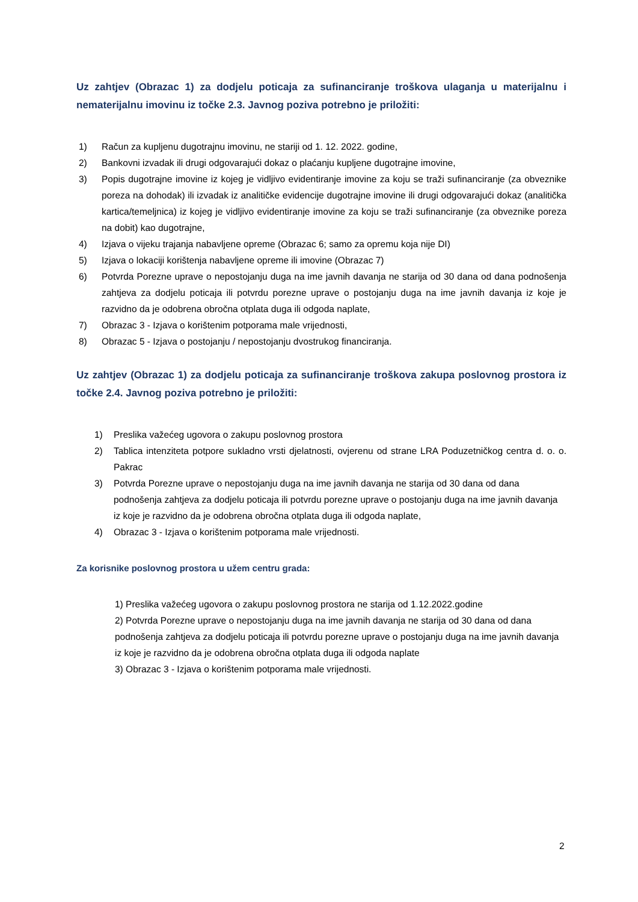Uz zahtjev (Obrazac 1) za dodjelu poticaja za sufinanciranje troškova ulaganja u materijalnu i nematerijalnu imovinu iz točke 2.3. Javnog poziva potrebno je priložiti:
1) Račun za kupljenu dugotrajnu imovinu, ne stariji od 1. 12. 2022. godine,
2) Bankovni izvadak ili drugi odgovarajući dokaz o plaćanju kupljene dugotrajne imovine,
3) Popis dugotrajne imovine iz kojeg je vidljivo evidentiranje imovine za koju se traži sufinanciranje (za obveznike poreza na dohodak) ili izvadak iz analitičke evidencije dugotrajne imovine ili drugi odgovarajući dokaz (analitička kartica/temeljnica) iz kojeg je vidljivo evidentiranje imovine za koju se traži sufinanciranje (za obveznike poreza na dobit) kao dugotrajne,
4) Izjava o vijeku trajanja nabavljene opreme (Obrazac 6; samo za opremu koja nije DI)
5) Izjava o lokaciji korištenja nabavljene opreme ili imovine (Obrazac 7)
6) Potvrda Porezne uprave o nepostojanju duga na ime javnih davanja ne starija od 30 dana od dana podnošenja zahtjeva za dodjelu poticaja ili potvrdu porezne uprave o postojanju duga na ime javnih davanja iz koje je razvidno da je odobrena obročna otplata duga ili odgoda naplate,
7) Obrazac 3 - Izjava o korištenim potporama male vrijednosti,
8) Obrazac 5 - Izjava o postojanju / nepostojanju dvostrukog financiranja.
Uz zahtjev (Obrazac 1) za dodjelu poticaja za sufinanciranje troškova zakupa poslovnog prostora iz točke 2.4. Javnog poziva potrebno je priložiti:
1) Preslika važećeg ugovora o zakupu poslovnog prostora
2) Tablica intenziteta potpore sukladno vrsti djelatnosti, ovjerenu od strane LRA Poduzetničkog centra d. o. o. Pakrac
3) Potvrda Porezne uprave o nepostojanju duga na ime javnih davanja ne starija od 30 dana od dana podnošenja zahtjeva za dodjelu poticaja ili potvrdu porezne uprave o postojanju duga na ime javnih davanja iz koje je razvidno da je odobrena obročna otplata duga ili odgoda naplate,
4) Obrazac 3 - Izjava o korištenim potporama male vrijednosti.
Za korisnike poslovnog prostora u užem centru grada:
1) Preslika važećeg ugovora o zakupu poslovnog prostora ne starija od 1.12.2022.godine
2) Potvrda Porezne uprave o nepostojanju duga na ime javnih davanja ne starija od 30 dana od dana podnošenja zahtjeva za dodjelu poticaja ili potvrdu porezne uprave o postojanju duga na ime javnih davanja iz koje je razvidno da je odobrena obročna otplata duga ili odgoda naplate
3) Obrazac 3 - Izjava o korištenim potporama male vrijednosti.
2